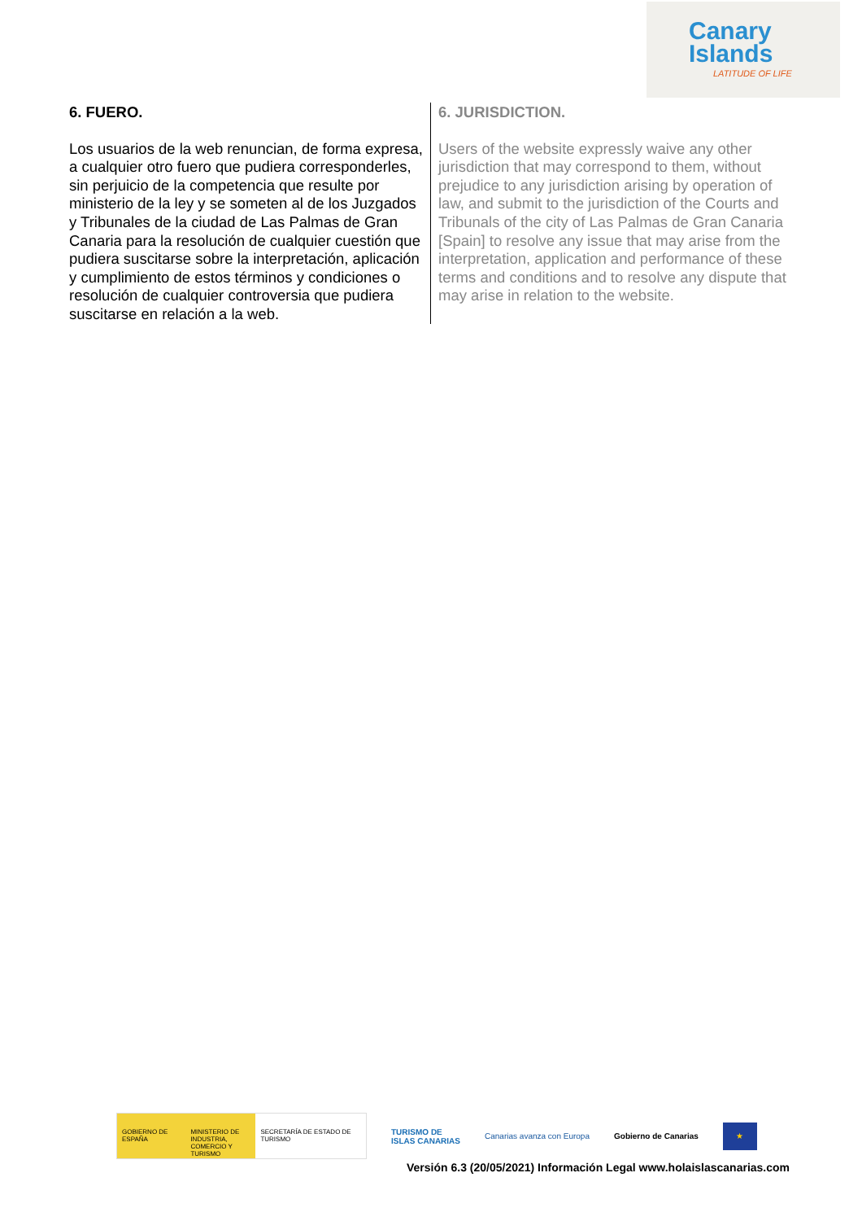Canary
Islands
LATITUDE OF LIFE
6. FUERO.
Los usuarios de la web renuncian, de forma expresa, a cualquier otro fuero que pudiera corresponderles, sin perjuicio de la competencia que resulte por ministerio de la ley y se someten al de los Juzgados y Tribunales de la ciudad de Las Palmas de Gran Canaria para la resolución de cualquier cuestión que pudiera suscitarse sobre la interpretación, aplicación y cumplimiento de estos términos y condiciones o resolución de cualquier controversia que pudiera suscitarse en relación a la web.
6. JURISDICTION.
Users of the website expressly waive any other jurisdiction that may correspond to them, without prejudice to any jurisdiction arising by operation of law, and submit to the jurisdiction of the Courts and Tribunals of the city of Las Palmas de Gran Canaria [Spain] to resolve any issue that may arise from the interpretation, application and performance of these terms and conditions and to resolve any dispute that may arise in relation to the website.
GOBIERNO DE ESPAÑA MINISTERIO DE INDUSTRIA, COMERCIO Y TURISMO
SECRETARÍA DE ESTADO DE TURISMO
TURISMO DE
ISLAS CANARIAS
Canarias avanza con Europa Gobierno de Canarias
★
Versión 6.3 (20/05/2021) Información Legal www.holaislascanarias.com